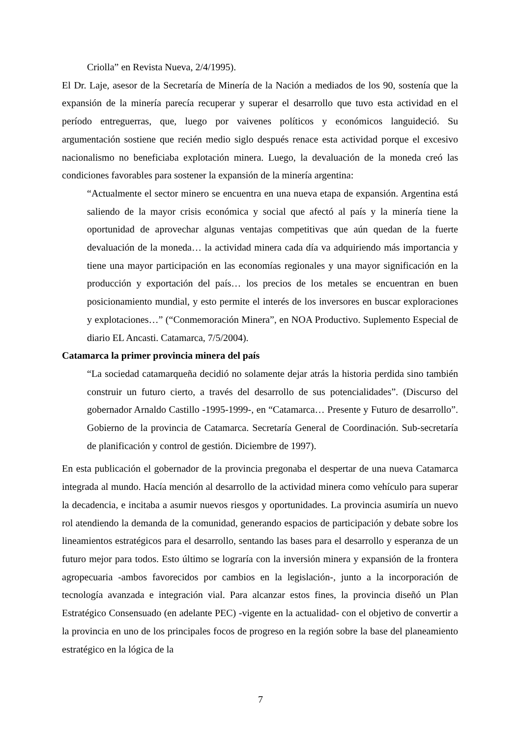Criolla” en Revista Nueva, 2/4/1995).
El Dr. Laje, asesor de la Secretaría de Minería de la Nación a mediados de los 90, sostenía que la expansión de la minería parecía recuperar y superar el desarrollo que tuvo esta actividad en el período entreguerras, que, luego por vaivenes políticos y económicos languideció. Su argumentación sostiene que recién medio siglo después renace esta actividad porque el excesivo nacionalismo no beneficiaba explotación minera. Luego, la devaluación de la moneda creó las condiciones favorables para sostener la expansión de la minería argentina:
“Actualmente el sector minero se encuentra en una nueva etapa de expansión. Argentina está saliendo de la mayor crisis económica y social que afectó al país y la minería tiene la oportunidad de aprovechar algunas ventajas competitivas que aún quedan de la fuerte devaluación de la moneda… la actividad minera cada día va adquiriendo más importancia y tiene una mayor participación en las economías regionales y una mayor significación en la producción y exportación del país… los precios de los metales se encuentran en buen posicionamiento mundial, y esto permite el interés de los inversores en buscar exploraciones y explotaciones…” (“Conmemoración Minera”, en NOA Productivo. Suplemento Especial de diario EL Ancasti. Catamarca, 7/5/2004).
Catamarca la primer provincia minera del país
“La sociedad catamarqueña decidió no solamente dejar atrás la historia perdida sino también construir un futuro cierto, a través del desarrollo de sus potencialidades”. (Discurso del gobernador Arnaldo Castillo -1995-1999-, en “Catamarca… Presente y Futuro de desarrollo”. Gobierno de la provincia de Catamarca. Secretaría General de Coordinación. Sub-secretaría de planificación y control de gestión. Diciembre de 1997).
En esta publicación el gobernador de la provincia pregonaba el despertar de una nueva Catamarca integrada al mundo. Hacía mención al desarrollo de la actividad minera como vehículo para superar la decadencia, e incitaba a asumir nuevos riesgos y oportunidades. La provincia asumiría un nuevo rol atendiendo la demanda de la comunidad, generando espacios de participación y debate sobre los lineamientos estratégicos para el desarrollo, sentando las bases para el desarrollo y esperanza de un futuro mejor para todos. Esto último se lograría con la inversión minera y expansión de la frontera agropecuaria -ambos favorecidos por cambios en la legislación-, junto a la incorporación de tecnología avanzada e integración vial. Para alcanzar estos fines, la provincia diseñó un Plan Estratégico Consensuado (en adelante PEC) -vigente en la actualidad- con el objetivo de convertir a la provincia en uno de los principales focos de progreso en la región sobre la base del planeamiento estratégico en la lógica de la
7